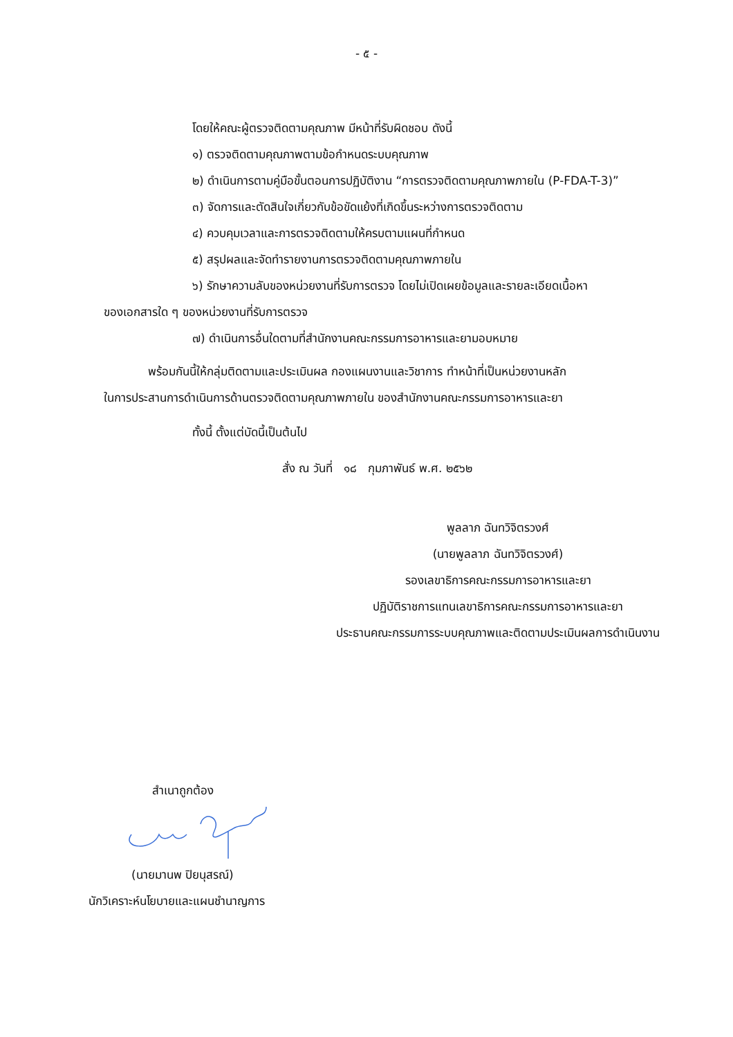- ๕ -
โดยให้คณะผู้ตรวจติดตามคุณภาพ มีหน้าที่รับผิดชอบ ดังนี้
๑) ตรวจติดตามคุณภาพตามข้อกำหนดระบบคุณภาพ
๒) ดำเนินการตามคู่มือขั้นตอนการปฏิบัติงาน “การตรวจติดตามคุณภาพภายใน (P-FDA-T-3)”
๓) จัดการและตัดสินใจเกี่ยวกับข้อขัดแย้งที่เกิดขึ้นระหว่างการตรวจติดตาม
๔) ควบคุมเวลาและการตรวจติดตามให้ครบตามแผนที่กำหนด
๕) สรุปผลและจัดทำรายงานการตรวจติดตามคุณภาพภายใน
๖) รักษาความลับของหน่วยงานที่รับการตรวจ โดยไม่เปิดเผยข้อมูลและรายละเอียดเนื้อหา
ของเอกสารใด ๆ ของหน่วยงานที่รับการตรวจ
๗) ดำเนินการอื่นใดตามที่สำนักงานคณะกรรมการอาหารและยามอบหมาย
พร้อมกันนี้ให้กลุ่มติดตามและประเมินผล กองแผนงานและวิชาการ ทำหน้าที่เป็นหน่วยงานหลัก
ในการประสานการดำเนินการด้านตรวจติดตามคุณภาพภายใน ของสำนักงานคณะกรรมการอาหารและยา
ทั้งนี้ ตั้งแต่บัดนี้เป็นต้นไป
สั่ง ณ วันที่ ๑๘ กุมภาพันธ์ พ.ศ. ๒๕๖๒
พูลลาภ ฉันทวิจิตรวงศ์
(นายพูลลาภ ฉันทวิจิตรวงศ์)
รองเลขาธิการคณะกรรมการอาหารและยา
ปฏิบัติราชการแทนเลขาธิการคณะกรรมการอาหารและยา
ประธานคณะกรรมการระบบคุณภาพและติดตามประเมินผลการดำเนินงาน
สำเนาถูกต้อง
(นายมานพ ปิยนุสรณ์)
นักวิเคราะห์นโยบายและแผนชำนาญการ